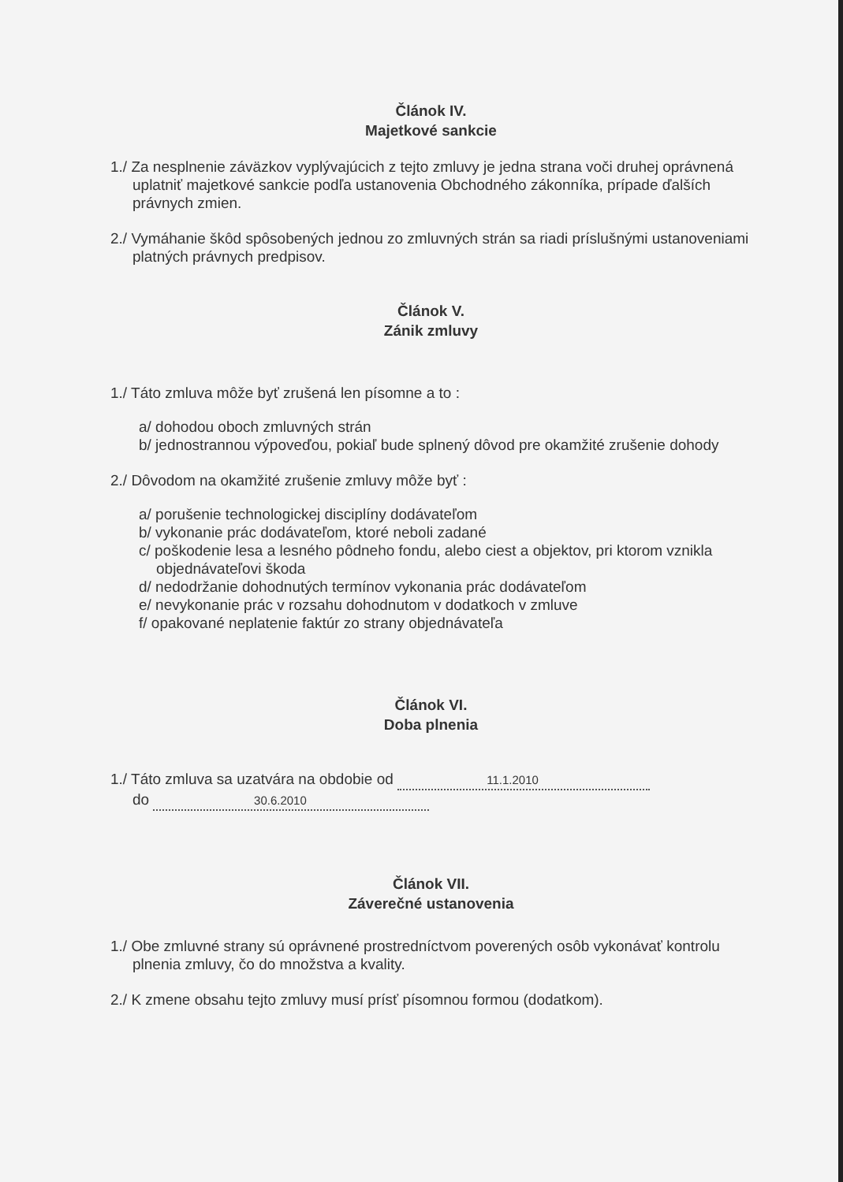Článok IV.
Majetkové sankcie
1./ Za nesplnenie záväzkov vyplývajúcich z tejto zmluvy je jedna strana voči druhej oprávnená uplatniť majetkové sankcie podľa ustanovenia Obchodného zákonníka, prípade ďalších právnych zmien.
2./ Vymáhanie škôd spôsobených jednou zo zmluvných strán sa riadi príslušnými ustanoveniami platných právnych predpisov.
Článok V.
Zánik zmluvy
1./ Táto zmluva môže byť zrušená len písomne a to :
a/ dohodou oboch zmluvných strán
b/ jednostrannou výpoveďou, pokiaľ bude splnený dôvod pre okamžité zrušenie dohody
2./ Dôvodom na okamžité zrušenie zmluvy môže byť :
a/ porušenie technologickej disciplíny dodávateľom
b/ vykonanie prác dodávateľom, ktoré neboli zadané
c/ poškodenie lesa a lesného pôdneho fondu, alebo ciest a objektov, pri ktorom vznikla objednávateľovi škoda
d/ nedodržanie dohodnutých termínov vykonania prác dodávateľom
e/ nevykonanie prác v rozsahu dohodnutom v dodatkoch v zmluve
f/ opakované neplatenie faktúr zo strany objednávateľa
Článok VI.
Doba plnenia
1./ Táto zmluva sa uzatvára na obdobie od 11.1.2010
do 30.6.2010
Článok VII.
Záverečné ustanovenia
1./ Obe zmluvné strany sú oprávnené prostredníctvom poverených osôb vykonávať kontrolu plnenia zmluvy, čo do množstva a kvality.
2./ K zmene obsahu tejto zmluvy musí prísť písomnou formou (dodatkom).